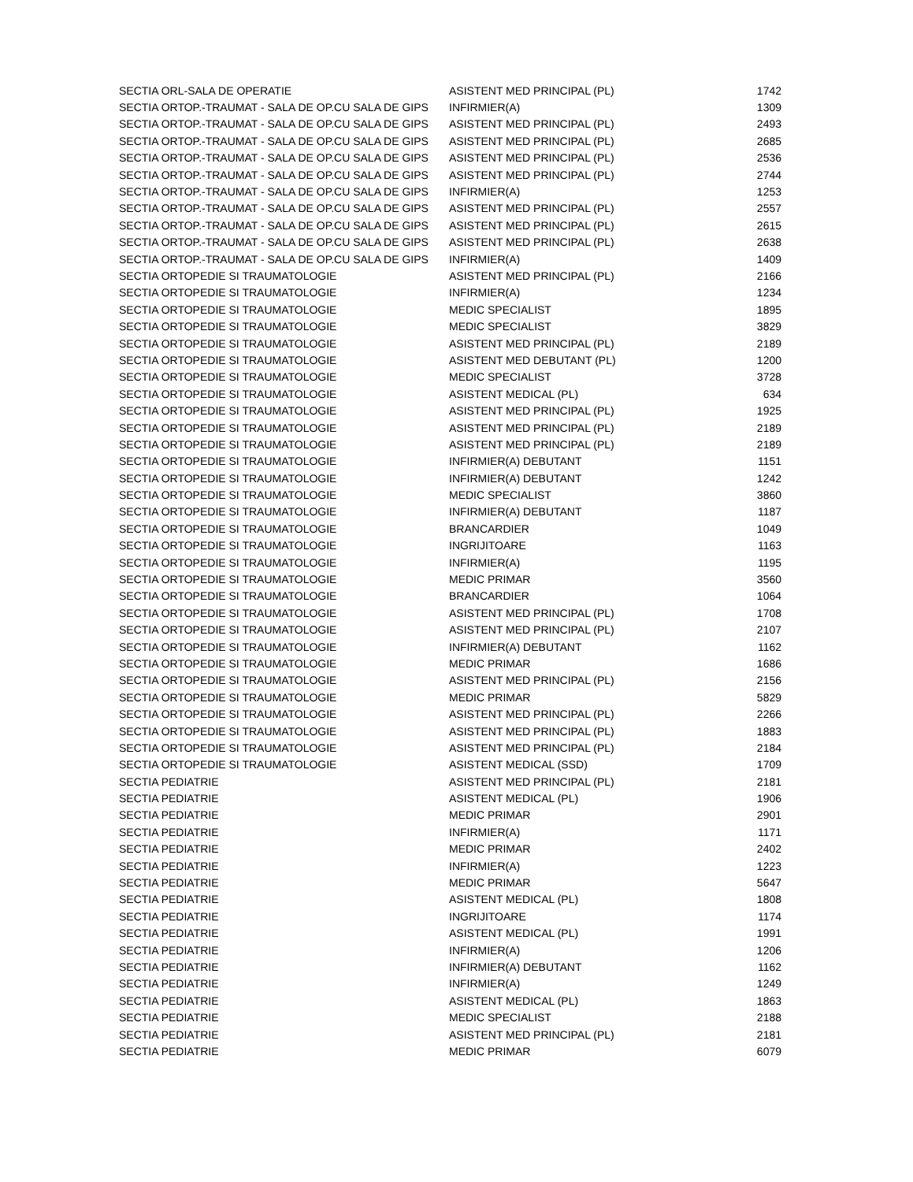| SECTIA ORL-SALA DE OPERATIE | ASISTENT MED PRINCIPAL (PL) | 1742 |
| SECTIA ORTOP.-TRAUMAT - SALA DE OP.CU SALA DE GIPS | INFIRMIER(A) | 1309 |
| SECTIA ORTOP.-TRAUMAT - SALA DE OP.CU SALA DE GIPS | ASISTENT MED PRINCIPAL (PL) | 2493 |
| SECTIA ORTOP.-TRAUMAT - SALA DE OP.CU SALA DE GIPS | ASISTENT MED PRINCIPAL (PL) | 2685 |
| SECTIA ORTOP.-TRAUMAT - SALA DE OP.CU SALA DE GIPS | ASISTENT MED PRINCIPAL (PL) | 2536 |
| SECTIA ORTOP.-TRAUMAT - SALA DE OP.CU SALA DE GIPS | ASISTENT MED PRINCIPAL (PL) | 2744 |
| SECTIA ORTOP.-TRAUMAT - SALA DE OP.CU SALA DE GIPS | INFIRMIER(A) | 1253 |
| SECTIA ORTOP.-TRAUMAT - SALA DE OP.CU SALA DE GIPS | ASISTENT MED PRINCIPAL (PL) | 2557 |
| SECTIA ORTOP.-TRAUMAT - SALA DE OP.CU SALA DE GIPS | ASISTENT MED PRINCIPAL (PL) | 2615 |
| SECTIA ORTOP.-TRAUMAT - SALA DE OP.CU SALA DE GIPS | ASISTENT MED PRINCIPAL (PL) | 2638 |
| SECTIA ORTOP.-TRAUMAT - SALA DE OP.CU SALA DE GIPS | INFIRMIER(A) | 1409 |
| SECTIA ORTOPEDIE SI TRAUMATOLOGIE | ASISTENT MED PRINCIPAL (PL) | 2166 |
| SECTIA ORTOPEDIE SI TRAUMATOLOGIE | INFIRMIER(A) | 1234 |
| SECTIA ORTOPEDIE SI TRAUMATOLOGIE | MEDIC SPECIALIST | 1895 |
| SECTIA ORTOPEDIE SI TRAUMATOLOGIE | MEDIC SPECIALIST | 3829 |
| SECTIA ORTOPEDIE SI TRAUMATOLOGIE | ASISTENT MED PRINCIPAL (PL) | 2189 |
| SECTIA ORTOPEDIE SI TRAUMATOLOGIE | ASISTENT MED DEBUTANT (PL) | 1200 |
| SECTIA ORTOPEDIE SI TRAUMATOLOGIE | MEDIC SPECIALIST | 3728 |
| SECTIA ORTOPEDIE SI TRAUMATOLOGIE | ASISTENT MEDICAL (PL) | 634 |
| SECTIA ORTOPEDIE SI TRAUMATOLOGIE | ASISTENT MED PRINCIPAL (PL) | 1925 |
| SECTIA ORTOPEDIE SI TRAUMATOLOGIE | ASISTENT MED PRINCIPAL (PL) | 2189 |
| SECTIA ORTOPEDIE SI TRAUMATOLOGIE | ASISTENT MED PRINCIPAL (PL) | 2189 |
| SECTIA ORTOPEDIE SI TRAUMATOLOGIE | INFIRMIER(A) DEBUTANT | 1151 |
| SECTIA ORTOPEDIE SI TRAUMATOLOGIE | INFIRMIER(A) DEBUTANT | 1242 |
| SECTIA ORTOPEDIE SI TRAUMATOLOGIE | MEDIC SPECIALIST | 3860 |
| SECTIA ORTOPEDIE SI TRAUMATOLOGIE | INFIRMIER(A) DEBUTANT | 1187 |
| SECTIA ORTOPEDIE SI TRAUMATOLOGIE | BRANCARDIER | 1049 |
| SECTIA ORTOPEDIE SI TRAUMATOLOGIE | INGRIJITOARE | 1163 |
| SECTIA ORTOPEDIE SI TRAUMATOLOGIE | INFIRMIER(A) | 1195 |
| SECTIA ORTOPEDIE SI TRAUMATOLOGIE | MEDIC PRIMAR | 3560 |
| SECTIA ORTOPEDIE SI TRAUMATOLOGIE | BRANCARDIER | 1064 |
| SECTIA ORTOPEDIE SI TRAUMATOLOGIE | ASISTENT MED PRINCIPAL (PL) | 1708 |
| SECTIA ORTOPEDIE SI TRAUMATOLOGIE | ASISTENT MED PRINCIPAL (PL) | 2107 |
| SECTIA ORTOPEDIE SI TRAUMATOLOGIE | INFIRMIER(A) DEBUTANT | 1162 |
| SECTIA ORTOPEDIE SI TRAUMATOLOGIE | MEDIC PRIMAR | 1686 |
| SECTIA ORTOPEDIE SI TRAUMATOLOGIE | ASISTENT MED PRINCIPAL (PL) | 2156 |
| SECTIA ORTOPEDIE SI TRAUMATOLOGIE | MEDIC PRIMAR | 5829 |
| SECTIA ORTOPEDIE SI TRAUMATOLOGIE | ASISTENT MED PRINCIPAL (PL) | 2266 |
| SECTIA ORTOPEDIE SI TRAUMATOLOGIE | ASISTENT MED PRINCIPAL (PL) | 1883 |
| SECTIA ORTOPEDIE SI TRAUMATOLOGIE | ASISTENT MED PRINCIPAL (PL) | 2184 |
| SECTIA ORTOPEDIE SI TRAUMATOLOGIE | ASISTENT MEDICAL (SSD) | 1709 |
| SECTIA PEDIATRIE | ASISTENT MED PRINCIPAL (PL) | 2181 |
| SECTIA PEDIATRIE | ASISTENT MEDICAL (PL) | 1906 |
| SECTIA PEDIATRIE | MEDIC PRIMAR | 2901 |
| SECTIA PEDIATRIE | INFIRMIER(A) | 1171 |
| SECTIA PEDIATRIE | MEDIC PRIMAR | 2402 |
| SECTIA PEDIATRIE | INFIRMIER(A) | 1223 |
| SECTIA PEDIATRIE | MEDIC PRIMAR | 5647 |
| SECTIA PEDIATRIE | ASISTENT MEDICAL (PL) | 1808 |
| SECTIA PEDIATRIE | INGRIJITOARE | 1174 |
| SECTIA PEDIATRIE | ASISTENT MEDICAL (PL) | 1991 |
| SECTIA PEDIATRIE | INFIRMIER(A) | 1206 |
| SECTIA PEDIATRIE | INFIRMIER(A) DEBUTANT | 1162 |
| SECTIA PEDIATRIE | INFIRMIER(A) | 1249 |
| SECTIA PEDIATRIE | ASISTENT MEDICAL (PL) | 1863 |
| SECTIA PEDIATRIE | MEDIC SPECIALIST | 2188 |
| SECTIA PEDIATRIE | ASISTENT MED PRINCIPAL (PL) | 2181 |
| SECTIA PEDIATRIE | MEDIC PRIMAR | 6079 |